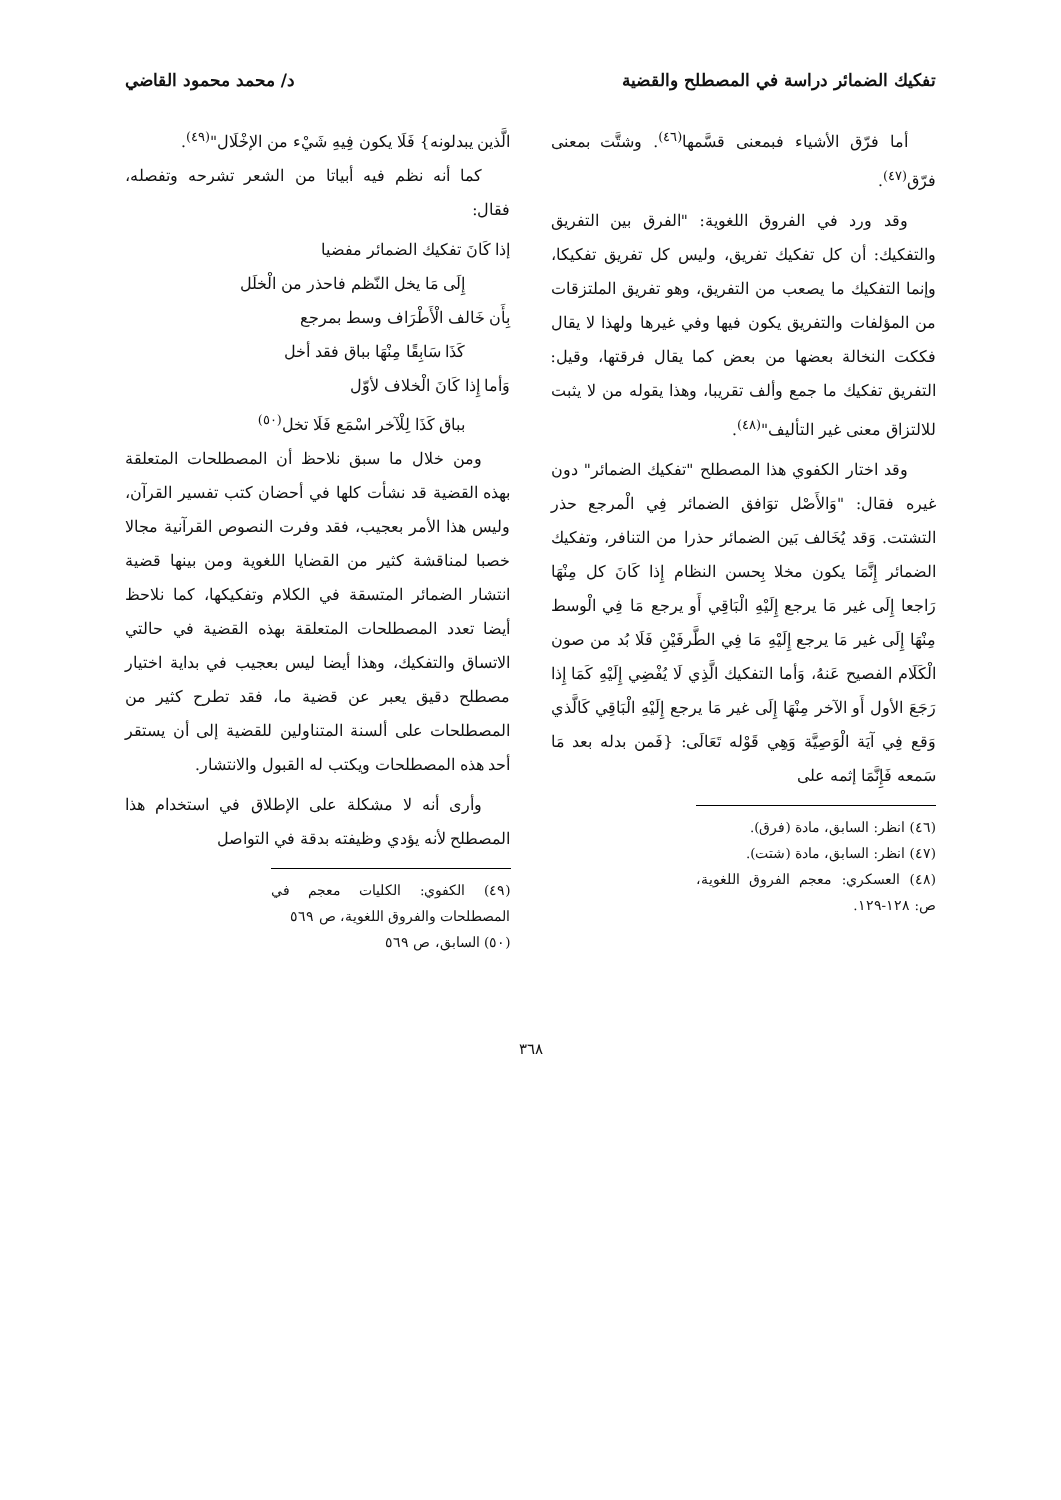تفكيك الضمائر دراسة في المصطلح والقضية د/ محمد محمود القاضي
أما فرّق الأشياء فبمعنى قسَّمها<sup>(٤٦)</sup>. وشتَّت بمعنى فرّق<sup>(٤٧)</sup>.
وقد ورد في الفروق اللغوية: "الفرق بين التفريق والتفكيك: أن كل تفكيك تفريق، وليس كل تفريق تفكيكا، وإنما التفكيك ما يصعب من التفريق، وهو تفريق الملتزقات من المؤلفات والتفريق يكون فيها وفي غيرها ولهذا لا يقال فككت النخالة بعضها من بعض كما يقال فرقتها، وقيل: التفريق تفكيك ما جمع وألف تقريبا، وهذا يقوله من لا يثبت للالتزاق معنى غير التأليف"<sup>(٤٨)</sup>.
وقد اختار الكفوي هذا المصطلح "تفكيك الضمائر" دون غيره فقال: "وَالأَصْل توَافق الضمائر فِي الْمرجع حذر التشتت. وَقد يُخَالف بَين الضمائر حذرا من التنافر، وتفكيك الضمائر إِنَّمَا يكون مخلا بِحسن النظام إِذا كَانَ كل مِنْهَا رَاجعا إِلَى غير مَا يرجع إِلَيْهِ الْبَاقِي أَو يرجع مَا فِي الْوسط مِنْهَا إِلَى غير مَا يرجع إِلَيْهِ مَا فِي الطَّرفَيْنِ فَلَا بُد من صون الْكَلَام الفصيح عَنهُ، وَأما التفكيك الَّذِي لَا يُفْضِي إِلَيْهِ كَمَا إِذا رَجَعَ الأول أَو الآخر مِنْهَا إِلَى غير مَا يرجع إِلَيْهِ الْبَاقِي كَالَّذي وَقع فِي آيَة الْوَصِيَّة وَهِي قَوْله تَعَالَى: {فَمن بدله بعد مَا سَمعه فَإِنَّمَا إثمه على
(٤٦) انظر: السابق، مادة (فرق).
(٤٧) انظر: السابق، مادة (شتت).
(٤٨) العسكري: معجم الفروق اللغوية، ص: ١٢٨-١٢٩.
الَّذين يبدلونه} فَلَا يكون فِيهِ شَيْء من الإخْلَال"<sup>(٤٩)</sup>.
كما أنه نظم فيه أبياتا من الشعر تشرحه وتفصله، فقال:
إذا كَانَ تفكيك الضمائر مفضيا
إِلَى مَا يخل النّظم فاحذر من الْخلَل
بِأَن خَالف الْأَطْرَاف وسط بمرجع
كَذَا سَابِقًا مِنْهَا بباق فقد أخل
وَأما إِذا كَانَ الْخلاف لأوّل
بباق كَذَا لِلْآخر اسْمَع فَلَا تخل<sup>(٥٠)</sup>
ومن خلال ما سبق نلاحظ أن المصطلحات المتعلقة بهذه القضية قد نشأت كلها في أحضان كتب تفسير القرآن، وليس هذا الأمر بعجيب، فقد وفرت النصوص القرآنية مجالا خصبا لمناقشة كثير من القضايا اللغوية ومن بينها قضية انتشار الضمائر المتسقة في الكلام وتفكيكها، كما نلاحظ أيضا تعدد المصطلحات المتعلقة بهذه القضية في حالتي الاتساق والتفكيك، وهذا أيضا ليس بعجيب في بداية اختيار مصطلح دقيق يعبر عن قضية ما، فقد تطرح كثير من المصطلحات على ألسنة المتناولين للقضية إلى أن يستقر أحد هذه المصطلحات ويكتب له القبول والانتشار.
وأرى أنه لا مشكلة على الإطلاق في استخدام هذا المصطلح لأنه يؤدي وظيفته بدقة في التواصل
(٤٩) الكفوي: الكليات معجم في المصطلحات والفروق اللغوية، ص ٥٦٩
(٥٠) السابق، ص ٥٦٩
٣٦٨